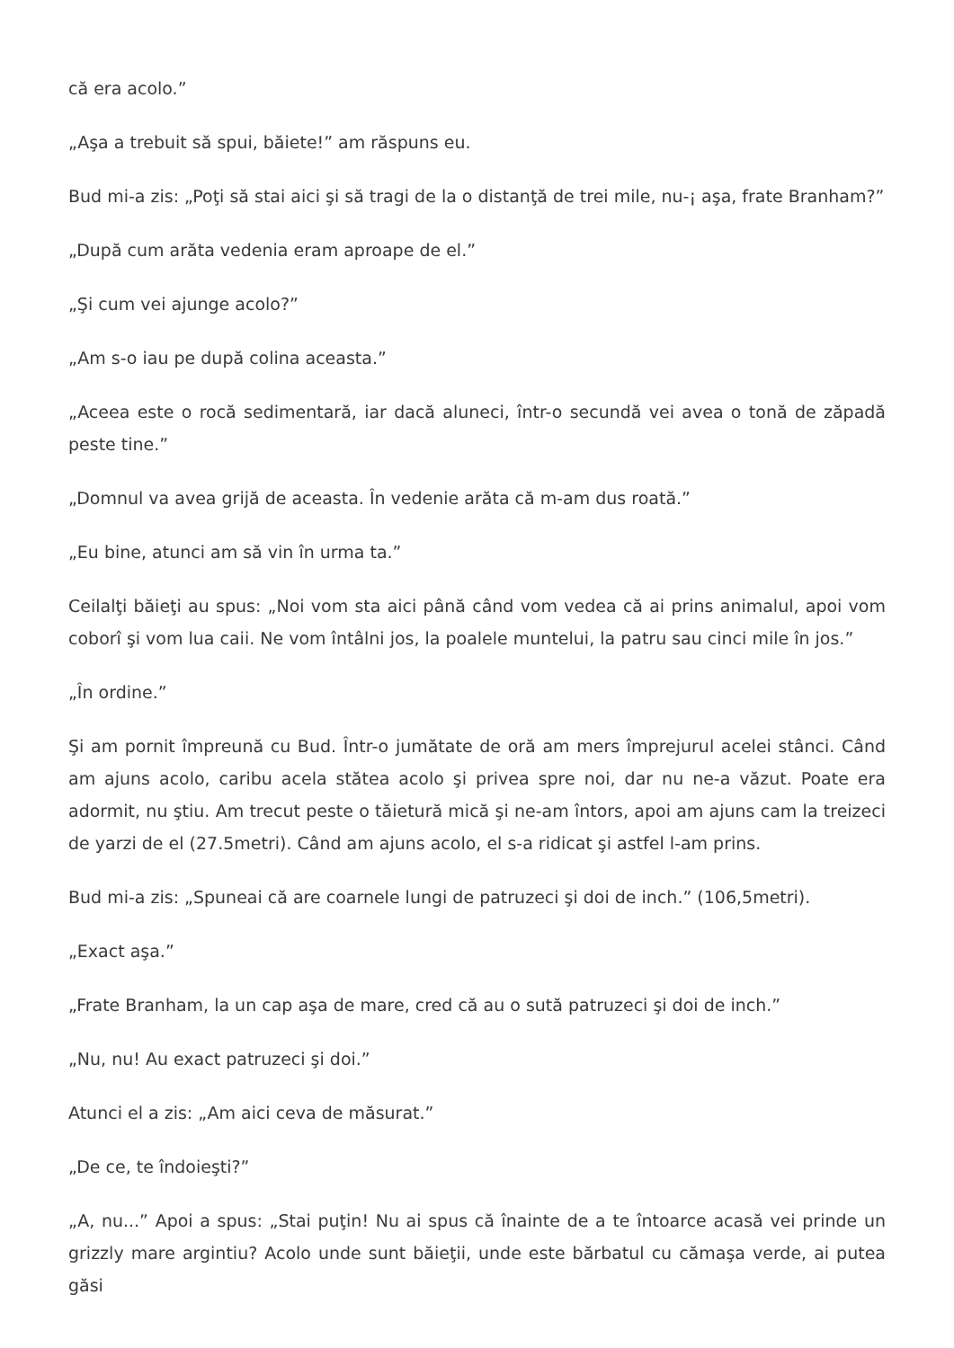că era acolo.”
„Aşa a trebuit să spui, băiete!” am răspuns eu.
Bud mi-a zis: „Poţi să stai aici şi să tragi de la o distanţă de trei mile, nu-¡ aşa, frate Branham?”
„După cum arăta vedenia eram aproape de el.”
„Şi cum vei ajunge acolo?”
„Am s-o iau pe după colina aceasta.”
„Aceea este o rocă sedimentară, iar dacă aluneci, într-o secundă vei avea o tonă de zăpadă peste tine.”
„Domnul va avea grijă de aceasta. În vedenie arăta că m-am dus roată.”
„Eu bine, atunci am să vin în urma ta.”
Ceilalţi băieţi au spus: „Noi vom sta aici până când vom vedea că ai prins animalul, apoi vom coborî şi vom lua caii. Ne vom întâlni jos, la poalele muntelui, la patru sau cinci mile în jos.”
„În ordine.”
Şi am pornit împreună cu Bud. Într-o jumătate de oră am mers împrejurul acelei stânci. Când am ajuns acolo, caribu acela stătea acolo şi privea spre noi, dar nu ne-a văzut. Poate era adormit, nu ştiu. Am trecut peste o tăietură mică şi ne-am întors, apoi am ajuns cam la treizeci de yarzi de el (27.5metri). Când am ajuns acolo, el s-a ridicat şi astfel l-am prins.
Bud mi-a zis: „Spuneai că are coarnele lungi de patruzeci şi doi de inch.” (106,5metri).
„Exact aşa.”
„Frate Branham, la un cap aşa de mare, cred că au o sută patruzeci şi doi de inch.”
„Nu, nu! Au exact patruzeci şi doi.”
Atunci el a zis: „Am aici ceva de măsurat.”
„De ce, te îndoieşti?”
„A, nu...” Apoi a spus: „Stai puţin! Nu ai spus că înainte de a te întoarce acasă vei prinde un grizzly mare argintiu? Acolo unde sunt băieţii, unde este bărbatul cu cămaşa verde, ai putea găsi